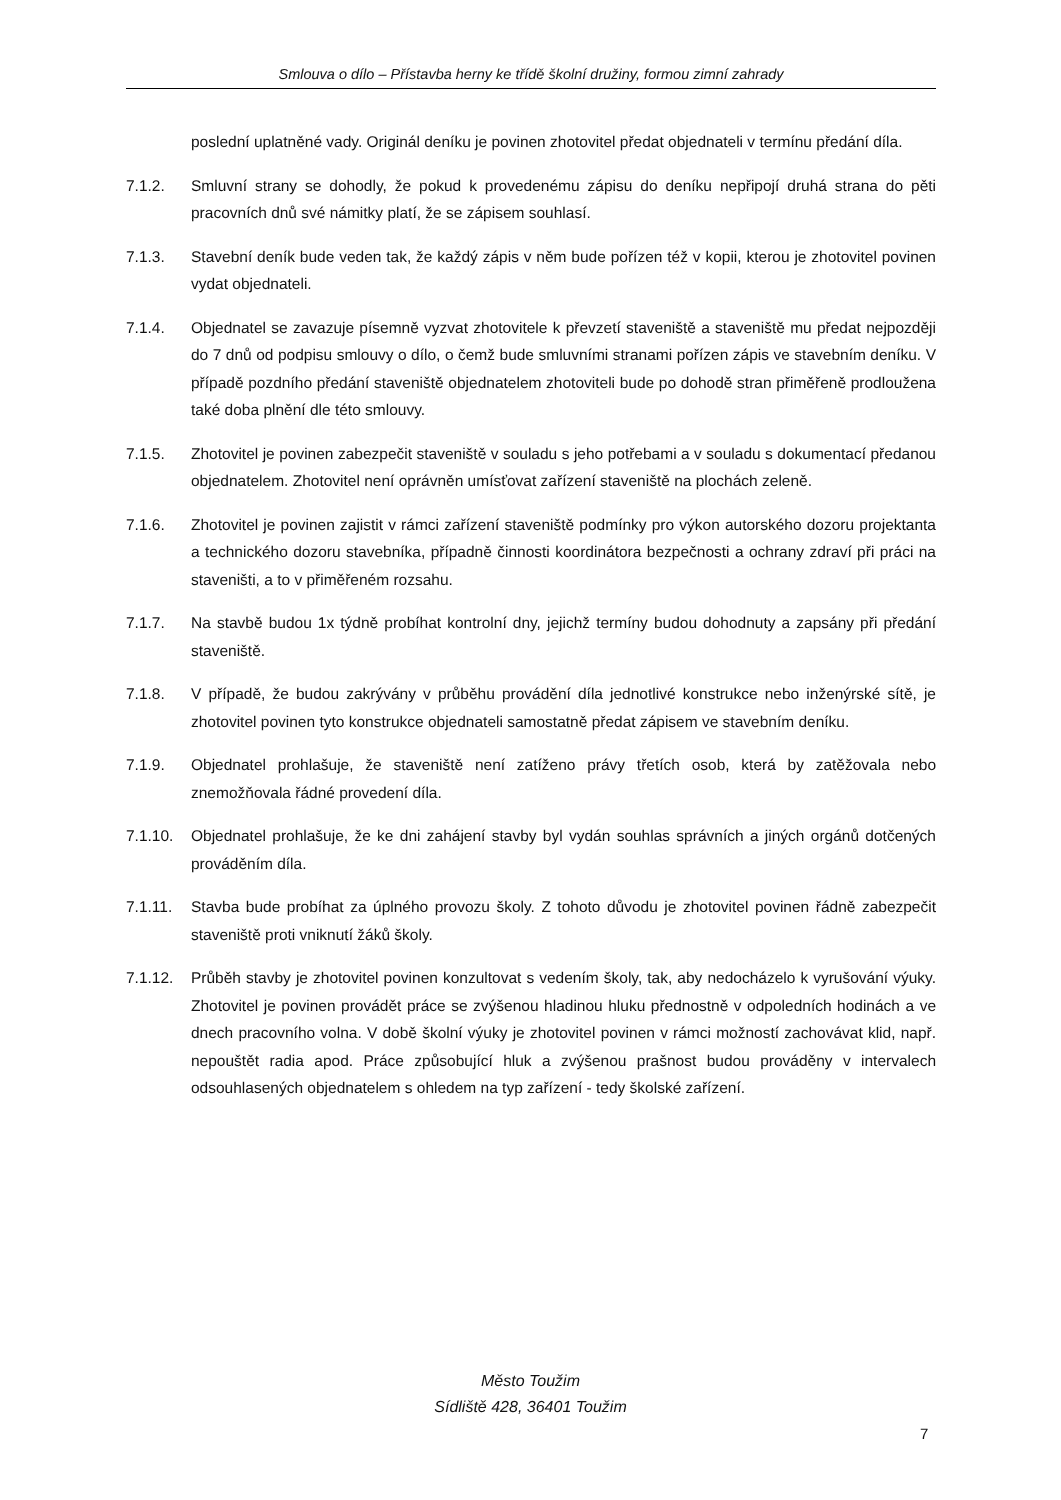Smlouva o dílo – Přístavba herny ke třídě školní družiny, formou zimní zahrady
poslední uplatněné vady. Originál deníku je povinen zhotovitel předat objednateli v termínu předání díla.
7.1.2. Smluvní strany se dohodly, že pokud k provedenému zápisu do deníku nepřipojí druhá strana do pěti pracovních dnů své námitky platí, že se zápisem souhlasí.
7.1.3. Stavební deník bude veden tak, že každý zápis v něm bude pořízen též v kopii, kterou je zhotovitel povinen vydat objednateli.
7.1.4. Objednatel se zavazuje písemně vyzvat zhotovitele k převzetí staveniště a staveniště mu předat nejpozději do 7 dnů od podpisu smlouvy o dílo, o čemž bude smluvními stranami pořízen zápis ve stavebním deníku. V případě pozdního předání staveniště objednatelem zhotoviteli bude po dohodě stran přiměřeně prodloužena také doba plnění dle této smlouvy.
7.1.5. Zhotovitel je povinen zabezpečit staveniště v souladu s jeho potřebami a v souladu s dokumentací předanou objednatelem. Zhotovitel není oprávněn umísťovat zařízení staveniště na plochách zeleně.
7.1.6. Zhotovitel je povinen zajistit v rámci zařízení staveniště podmínky pro výkon autorského dozoru projektanta a technického dozoru stavebníka, případně činnosti koordinátora bezpečnosti a ochrany zdraví při práci na staveništi, a to v přiměřeném rozsahu.
7.1.7. Na stavbě budou 1x týdně probíhat kontrolní dny, jejichž termíny budou dohodnuty a zapsány při předání staveniště.
7.1.8. V případě, že budou zakrývány v průběhu provádění díla jednotlivé konstrukce nebo inženýrské sítě, je zhotovitel povinen tyto konstrukce objednateli samostatně předat zápisem ve stavebním deníku.
7.1.9. Objednatel prohlašuje, že staveniště není zatíženo právy třetích osob, která by zatěžovala nebo znemožňovala řádné provedení díla.
7.1.10.
Objednatel prohlašuje, že ke dni zahájení stavby byl vydán souhlas správních a jiných orgánů dotčených prováděním díla.
7.1.11.
Stavba bude probíhat za úplného provozu školy. Z tohoto důvodu je zhotovitel povinen řádně zabezpečit staveniště proti vniknutí žáků školy.
7.1.12.
Průběh stavby je zhotovitel povinen konzultovat s vedením školy, tak, aby nedocházelo k vyrušování výuky. Zhotovitel je povinen provádět práce se zvýšenou hladinou hluku přednostně v odpoledních hodinách a ve dnech pracovního volna. V době školní výuky je zhotovitel povinen v rámci možností zachovávat klid, např. nepouštět radia apod. Práce způsobující hluk a zvýšenou prašnost budou prováděny v intervalech odsouhlasených objednatelem s ohledem na typ zařízení - tedy školské zařízení.
Město Toužim
Sídliště 428, 36401 Toužim
7